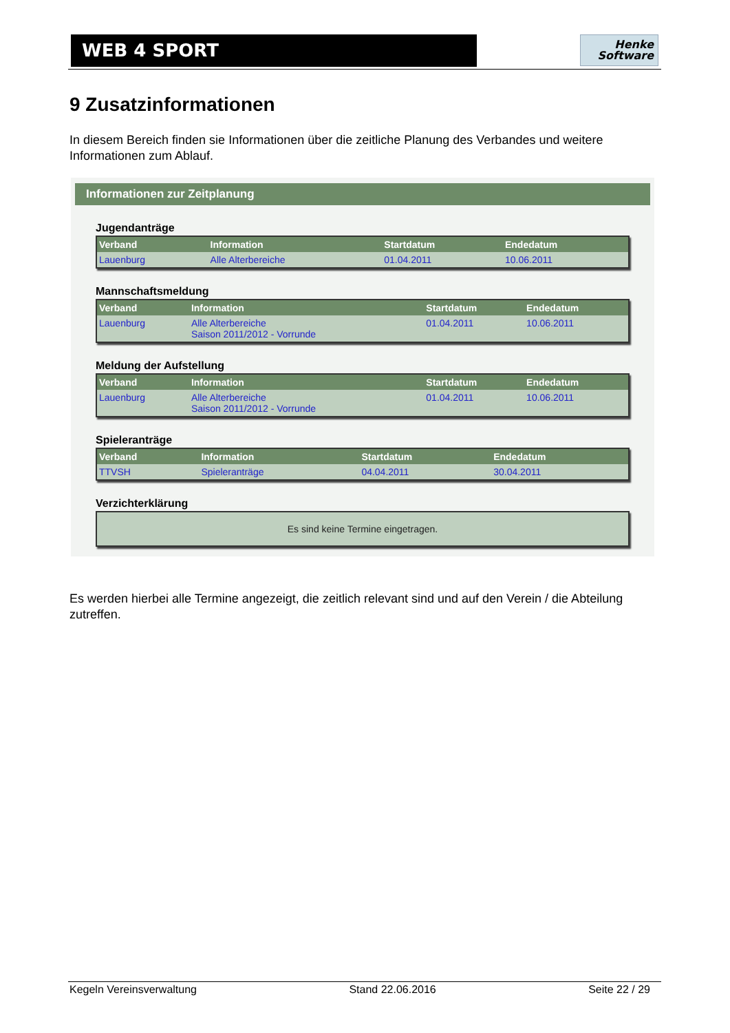WEB 4 SPORT
Henke
Software
9 Zusatzinformationen
In diesem Bereich finden sie Informationen über die zeitliche Planung des Verbandes und weitere Informationen zum Ablauf.
Informationen zur Zeitplanung
Jugendanträge
| Verband | Information | Startdatum | Endedatum |
| --- | --- | --- | --- |
| Lauenburg | Alle Alterbereiche | 01.04.2011 | 10.06.2011 |
Mannschaftsmeldung
| Verband | Information | Startdatum | Endedatum |
| --- | --- | --- | --- |
| Lauenburg | Alle Alterbereiche Saison 2011/2012 - Vorrunde | 01.04.2011 | 10.06.2011 |
Meldung der Aufstellung
| Verband | Information | Startdatum | Endedatum |
| --- | --- | --- | --- |
| Lauenburg | Alle Alterbereiche Saison 2011/2012 - Vorrunde | 01.04.2011 | 10.06.2011 |
Spieleranträge
| Verband | Information | Startdatum | Endedatum |
| --- | --- | --- | --- |
| TTVSH | Spieleranträge | 04.04.2011 | 30.04.2011 |
Verzichterklärung
| Es sind keine Termine eingetragen. |
Es werden hierbei alle Termine angezeigt, die zeitlich relevant sind und auf den Verein / die Abteilung zutreffen.
Kegeln Vereinsverwaltung Stand 22.06.2016 Seite 22 / 29